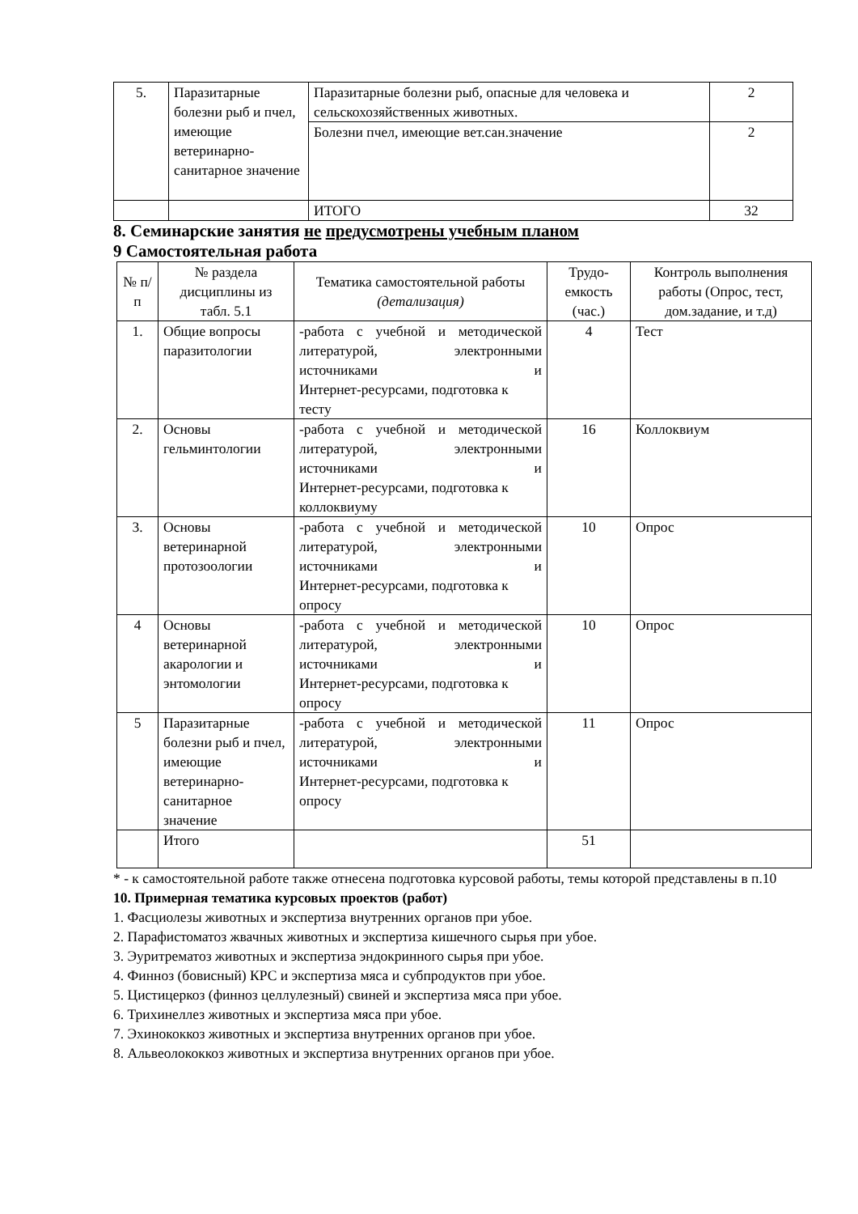| 5. | Паразитарные болезни рыб и пчел, имеющие ветеринарно-санитарное значение | Паразитарные болезни рыб, опасные для человека и сельскохозяйственных животных. | 2 |
| | | Болезни пчел, имеющие вет.сан.значение | 2 |
| | | ИТОГО | 32 |
8. Семинарские занятия не предусмотрены учебным планом
9 Самостоятельная работа
| № п/п | № раздела дисциплины из табл. 5.1 | Тематика самостоятельной работы (детализация) | Трудо-емкость (час.) | Контроль выполнения работы (Опрос, тест, дом.задание, и т.д) |
| --- | --- | --- | --- | --- |
| 1. | Общие вопросы паразитологии | -работа с учебной и методической литературой, электронными источниками и Интернет-ресурсами, подготовка к тесту | 4 | Тест |
| 2. | Основы гельминтологии | -работа с учебной и методической литературой, электронными источниками и Интернет-ресурсами, подготовка к коллоквиуму | 16 | Коллоквиум |
| 3. | Основы ветеринарной протозоологии | -работа с учебной и методической литературой, электронными источниками и Интернет-ресурсами, подготовка к опросу | 10 | Опрос |
| 4 | Основы ветеринарной акарологии и энтомологии | -работа с учебной и методической литературой, электронными источниками и Интернет-ресурсами, подготовка к опросу | 10 | Опрос |
| 5 | Паразитарные болезни рыб и пчел, имеющие ветеринарно-санитарное значение | -работа с учебной и методической литературой, электронными источниками и Интернет-ресурсами, подготовка к опросу | 11 | Опрос |
| | Итого | | 51 | |
* - к самостоятельной работе также отнесена подготовка курсовой работы, темы которой представлены в п.10
10. Примерная тематика курсовых проектов (работ)
1. Фасциолезы животных и экспертиза внутренних органов при убое.
2. Парафистоматоз жвачных животных и экспертиза кишечного сырья при убое.
3. Эуритрематоз животных и экспертиза эндокринного сырья при убое.
4. Финноз (бовисный) КРС и экспертиза мяса и субпродуктов при убое.
5. Цистицеркоз (финноз целлулезный) свиней и экспертиза мяса при убое.
6. Трихинеллез животных и экспертиза мяса при убое.
7. Эхинококкоз животных и экспертиза внутренних органов при убое.
8. Альвеолококкоз животных и экспертиза внутренних органов при убое.